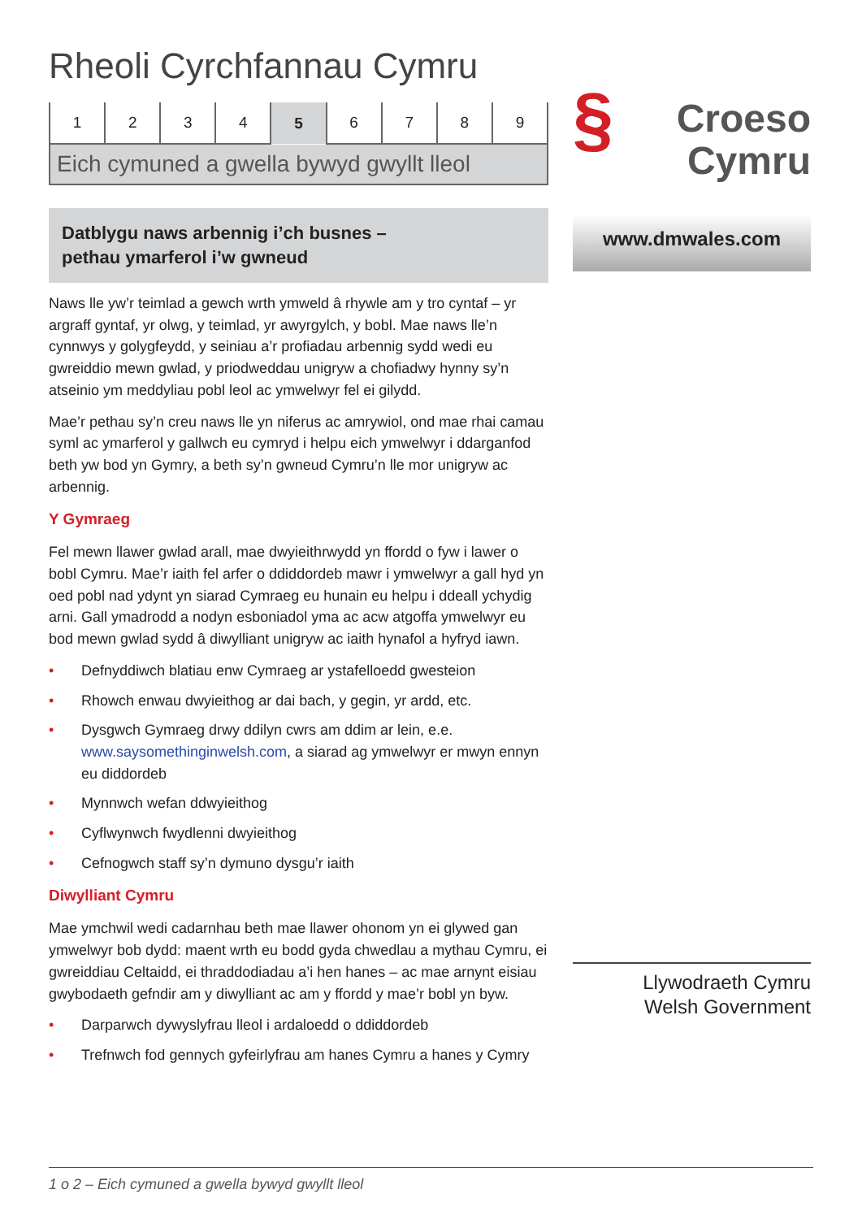Rheoli Cyrchfannau Cymru
| 1 | 2 | 3 | 4 | 5 | 6 | 7 | 8 | 9 |
Eich cymuned a gwella bywyd gwyllt lleol
Datblygu naws arbennig i’ch busnes –
pethau ymarferol i’w gwneud
Naws lle yw’r teimlad a gewch wrth ymweld â rhywle am y tro cyntaf – yr argraff gyntaf, yr olwg, y teimlad, yr awyrgylch, y bobl. Mae naws lle’n cynnwys y golygfeydd, y seiniau a’r profiadau arbennig sydd wedi eu gwreiddio mewn gwlad, y priodweddau unigryw a chofiadwy hynny sy’n atseinio ym meddyliau pobl leol ac ymwelwyr fel ei gilydd.
Mae’r pethau sy’n creu naws lle yn niferus ac amrywiol, ond mae rhai camau syml ac ymarferol y gallwch eu cymryd i helpu eich ymwelwyr i ddarganfod beth yw bod yn Gymry, a beth sy’n gwneud Cymru’n lle mor unigryw ac arbennig.
Y Gymraeg
Fel mewn llawer gwlad arall, mae dwyieithrwydd yn ffordd o fyw i lawer o bobl Cymru. Mae’r iaith fel arfer o ddiddordeb mawr i ymwelwyr a gall hyd yn oed pobl nad ydynt yn siarad Cymraeg eu hunain eu helpu i ddeall ychydig arni. Gall ymadrodd a nodyn esboniadol yma ac acw atgoffa ymwelwyr eu bod mewn gwlad sydd â diwylliant unigryw ac iaith hynafol a hyfryd iawn.
• Defnyddiwch blatiau enw Cymraeg ar ystafelloedd gwesteion
• Rhowch enwau dwyieithog ar dai bach, y gegin, yr ardd, etc.
• Dysgwch Gymraeg drwy ddilyn cwrs am ddim ar lein, e.e. www.saysomethinginwelsh.com, a siarad ag ymwelwyr er mwyn ennyn eu diddordeb
• Mynnwch wefan ddwyieithog
• Cyflwynwch fwydlenni dwyieithog
• Cefnogwch staff sy’n dymuno dysgu’r iaith
Diwylliant Cymru
Mae ymchwil wedi cadarnhau beth mae llawer ohonom yn ei glywed gan ymwelwyr bob dydd: maent wrth eu bodd gyda chwedlau a mythau Cymru, ei gwreiddiau Celtaidd, ei thraddodiadau a’i hen hanes – ac mae arnynt eisiau gwybodaeth gefndir am y diwylliant ac am y ffordd y mae’r bobl yn byw.
• Darparwch dywyslyfrau lleol i ardaloedd o ddiddordeb
• Trefnwch fod gennych gyfeirlyfrau am hanes Cymru a hanes y Cymry
§ Croeso
Cymru
www.dmwales.com
Llywodraeth Cymru
Welsh Government
1 o 2 – Eich cymuned a gwella bywyd gwyllt lleol